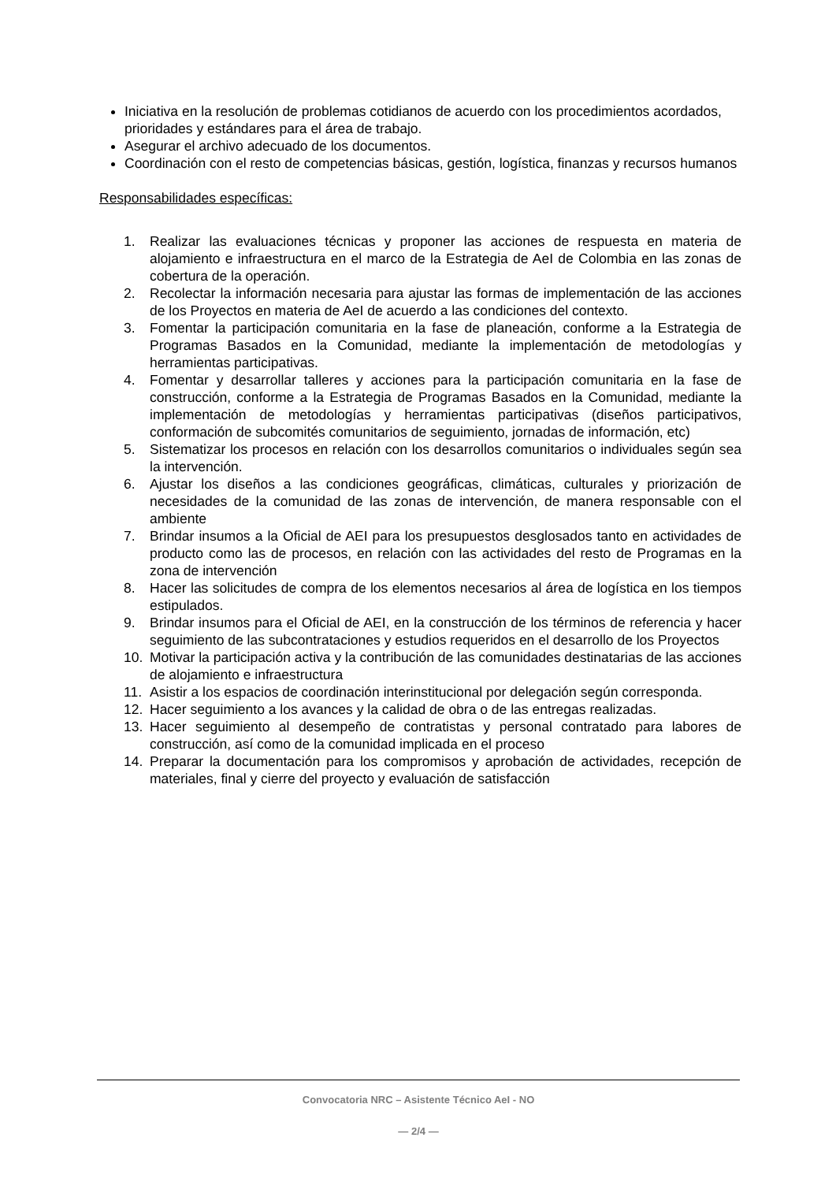Iniciativa en la resolución de problemas cotidianos de acuerdo con los procedimientos acordados, prioridades y estándares para el área de trabajo.
Asegurar el archivo adecuado de los documentos.
Coordinación con el resto de competencias básicas, gestión, logística, finanzas y recursos humanos
Responsabilidades específicas:
1. Realizar las evaluaciones técnicas y proponer las acciones de respuesta en materia de alojamiento e infraestructura en el marco de la Estrategia de AeI de Colombia en las zonas de cobertura de la operación.
2. Recolectar la información necesaria para ajustar las formas de implementación de las acciones de los Proyectos en materia de AeI de acuerdo a las condiciones del contexto.
3. Fomentar la participación comunitaria en la fase de planeación, conforme a la Estrategia de Programas Basados en la Comunidad, mediante la implementación de metodologías y herramientas participativas.
4. Fomentar y desarrollar talleres y acciones para la participación comunitaria en la fase de construcción, conforme a la Estrategia de Programas Basados en la Comunidad, mediante la implementación de metodologías y herramientas participativas (diseños participativos, conformación de subcomités comunitarios de seguimiento, jornadas de información, etc)
5. Sistematizar los procesos en relación con los desarrollos comunitarios o individuales según sea la intervención.
6. Ajustar los diseños a las condiciones geográficas, climáticas, culturales y priorización de necesidades de la comunidad de las zonas de intervención, de manera responsable con el ambiente
7. Brindar insumos a la Oficial de AEI para los presupuestos desglosados tanto en actividades de producto como las de procesos, en relación con las actividades del resto de Programas en la zona de intervención
8. Hacer las solicitudes de compra de los elementos necesarios al área de logística en los tiempos estipulados.
9. Brindar insumos para el Oficial de AEI, en la construcción de los términos de referencia y hacer seguimiento de las subcontrataciones y estudios requeridos en el desarrollo de los Proyectos
10. Motivar la participación activa y la contribución de las comunidades destinatarias de las acciones de alojamiento e infraestructura
11. Asistir a los espacios de coordinación interinstitucional por delegación según corresponda.
12. Hacer seguimiento a los avances y la calidad de obra o de las entregas realizadas.
13. Hacer seguimiento al desempeño de contratistas y personal contratado para labores de construcción, así como de la comunidad implicada en el proceso
14. Preparar la documentación para los compromisos y aprobación de actividades, recepción de materiales, final y cierre del proyecto y evaluación de satisfacción
Convocatoria NRC – Asistente Técnico AeI - NO
— 2/4 —